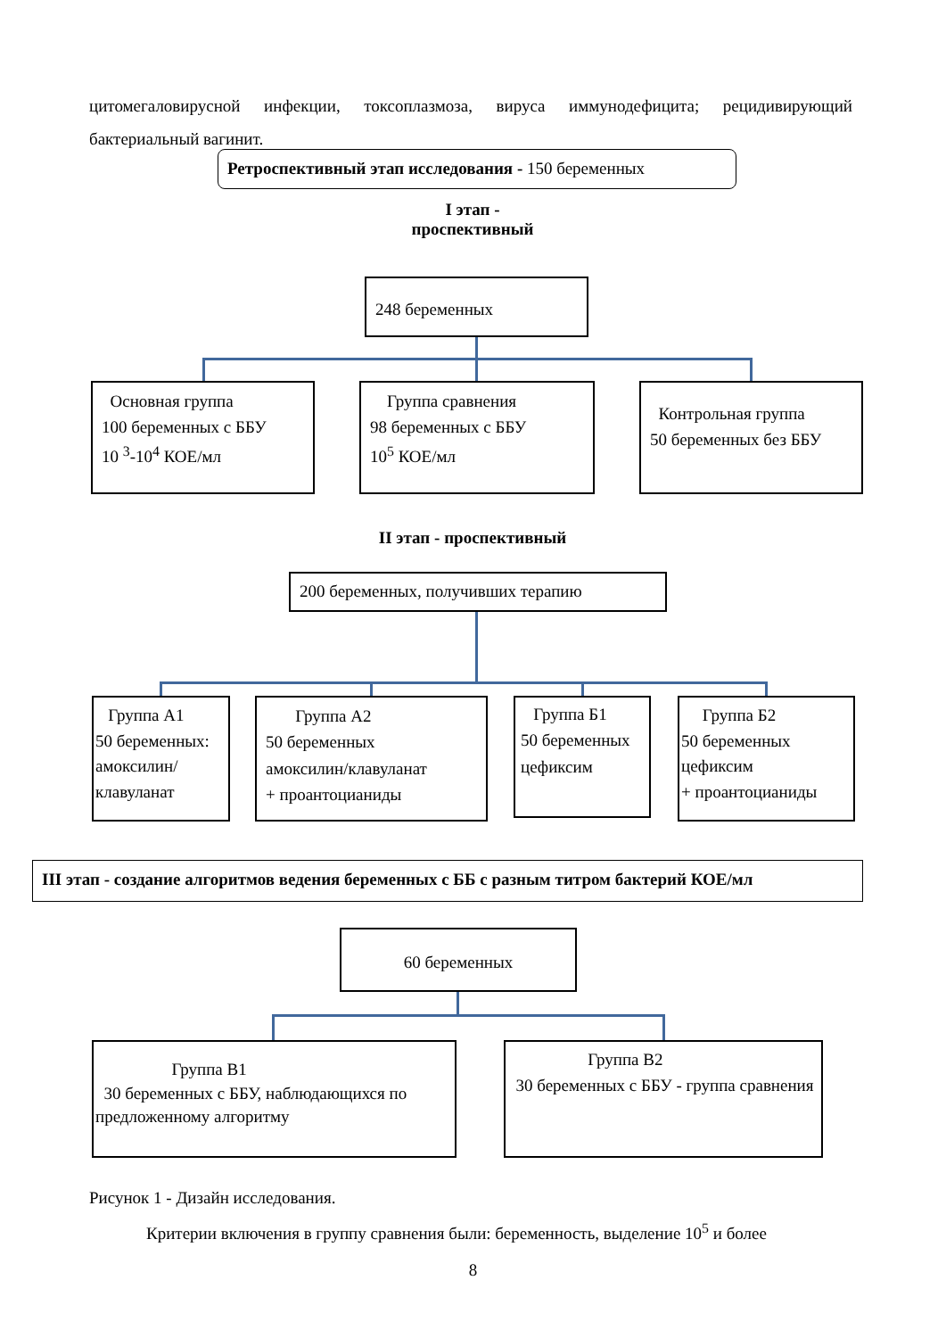цитомегаловирусной инфекции, токсоплазмоза, вируса иммунодефицита; рецидивирующий бактериальный вагинит.
Ретроспективный этап исследования - 150 беременных
I этап -
проспективный
248 беременных
Основная группа
100 беременных с ББУ
10 <sup>3</sup>-10<sup>4</sup> КОЕ/мл
Группа сравнения
98 беременных с ББУ
10<sup>5</sup> КОЕ/мл
Контрольная группа
50 беременных без ББУ
II этап - проспективный
200 беременных, получивших терапию
Группа А1
50 беременных: амоксилин/ клавуланат
Группа А2
50 беременных
амоксилин/клавуланат
+ проантоцианиды
Группа Б1
50 беременных
цефиксим
Группа Б2
50 беременных цефиксим
+ проантоцианиды
III этап - создание алгоритмов ведения беременных с ББ с разным титром бактерий КОЕ/мл
60 беременных
Группа В1
30 беременных с ББУ, наблюдающихся по предложенному алгоритму
Группа В2
30 беременных с ББУ - группа сравнения
Рисунок 1 - Дизайн исследования.
Критерии включения в группу сравнения были: беременность, выделение 10<sup>5</sup> и более
8